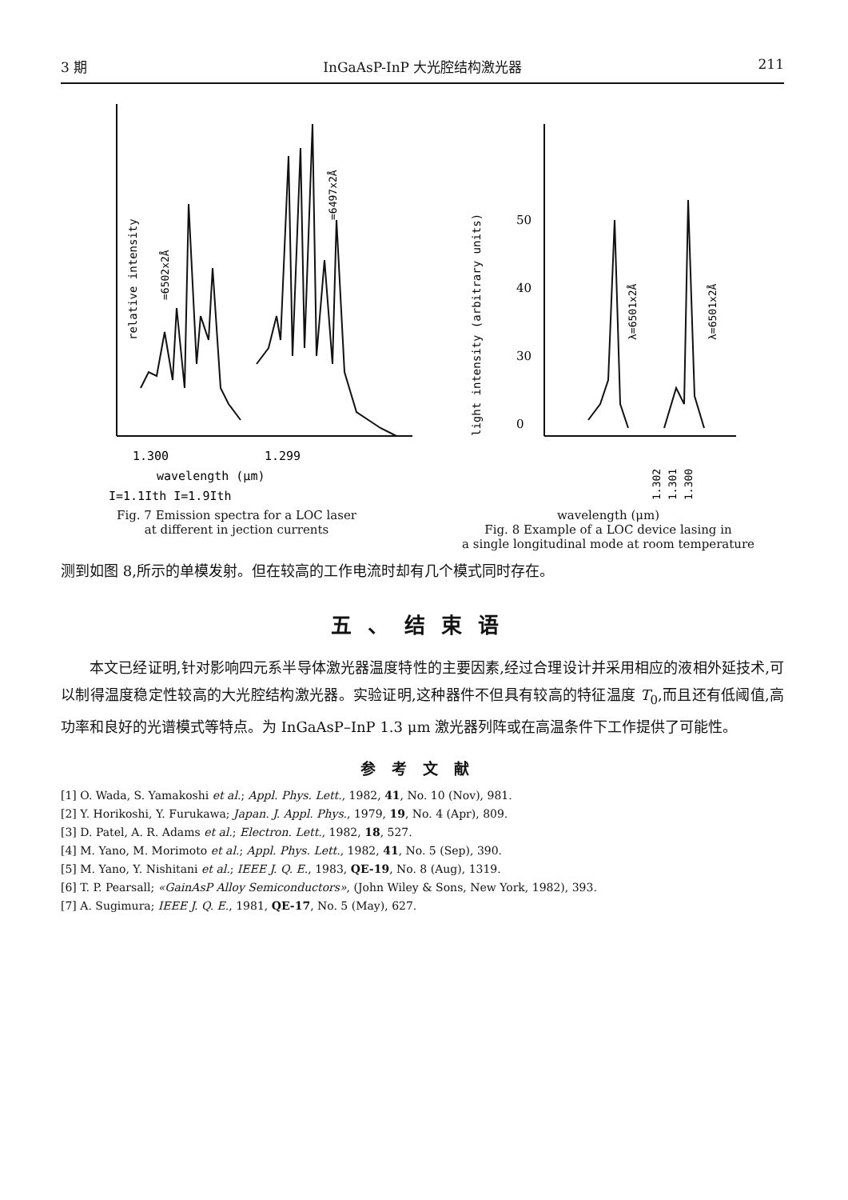3 期 InGaAsP-InP 大光腔结构激光器 211
1.300
1.299
wavelength (μm)
I=1.1Ith I=1.9Ith
relative intensity
=6502x2Å
=6497x2Å
Fig. 7 Emission spectra for a LOC laser
at different in jection currents
50
40
30
0
light intensity (arbitrary units)
λ=6501x2Å
λ=6501x2Å
1.302
1.301
1.300
wavelength (μm)
Fig. 8 Example of a LOC device lasing in
a single longitudinal mode at room temperature
测到如图 8,所示的单模发射。但在较高的工作电流时却有几个模式同时存在。
五、结束语
  本文已经证明,针对影响四元系半导体激光器温度特性的主要因素,经过合理设计并采用相应的液相外延技术,可以制得温度稳定性较高的大光腔结构激光器。实验证明,这种器件不但具有较高的特征温度 T<sub>0</sub>,而且还有低阈值,高功率和良好的光谱模式等特点。为 InGaAsP–InP 1.3 μm 激光器列阵或在高温条件下工作提供了可能性。
参考文献
[1] O. Wada, S. Yamakoshi et al.; Appl. Phys. Lett., 1982, 41, No. 10 (Nov), 981.
[2] Y. Horikoshi, Y. Furukawa; Japan. J. Appl. Phys., 1979, 19, No. 4 (Apr), 809.
[3] D. Patel, A. R. Adams et al.; Electron. Lett., 1982, 18, 527.
[4] M. Yano, M. Morimoto et al.; Appl. Phys. Lett., 1982, 41, No. 5 (Sep), 390.
[5] M. Yano, Y. Nishitani et al.; IEEE J. Q. E., 1983, QE-19, No. 8 (Aug), 1319.
[6] T. P. Pearsall; «GainAsP Alloy Semiconductors», (John Wiley & Sons, New York, 1982), 393.
[7] A. Sugimura; IEEE J. Q. E., 1981, QE-17, No. 5 (May), 627.